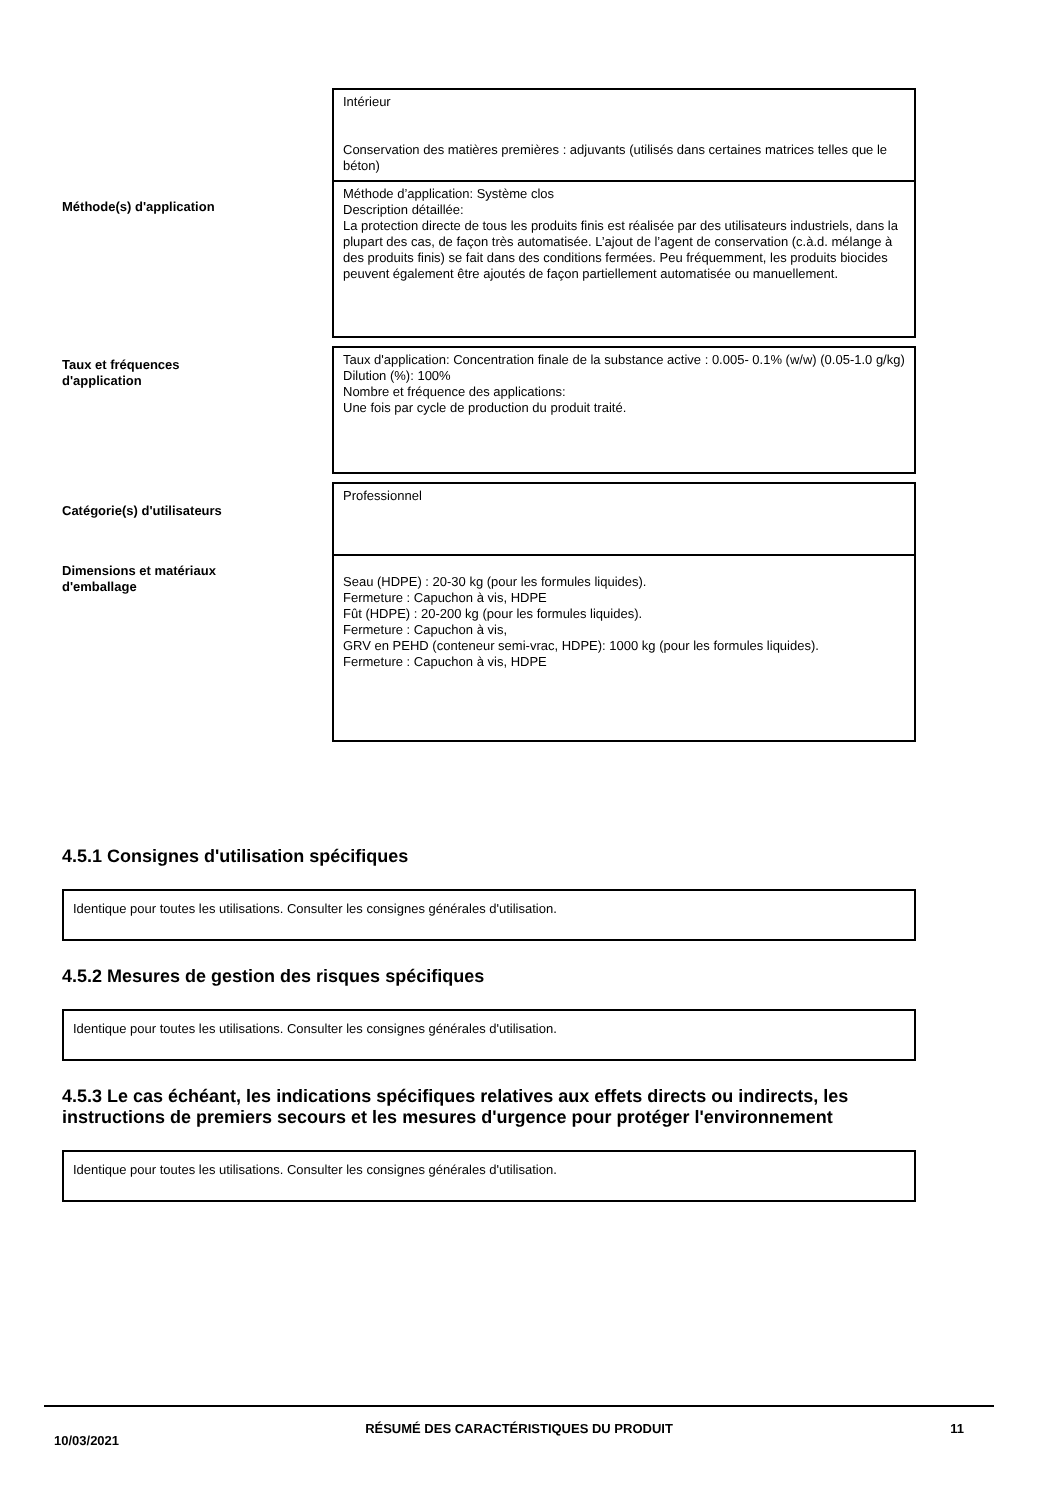| | Intérieur Conservation des matières premières : adjuvants (utilisés dans certaines matrices telles que le béton) |
| Méthode(s) d'application | Méthode d’application: Système clos Description détaillée: La protection directe de tous les produits finis est réalisée par des utilisateurs industriels, dans la plupart des cas, de façon très automatisée. L’ajout de l’agent de conservation (c.à.d. mélange à des produits finis) se fait dans des conditions fermées. Peu fréquemment, les produits biocides peuvent également être ajoutés de façon partiellement automatisée ou manuellement. |
| Taux et fréquences d'application | Taux d'application: Concentration finale de la substance active : 0.005- 0.1% (w/w) (0.05-1.0 g/kg) Dilution (%): 100% Nombre et fréquence des applications: Une fois par cycle de production du produit traité. |
| Catégorie(s) d'utilisateurs | Professionnel |
| Dimensions et matériaux d'emballage | Seau (HDPE) : 20-30 kg (pour les formules liquides). Fermeture : Capuchon à vis, HDPE Fût (HDPE) : 20-200 kg (pour les formules liquides). Fermeture : Capuchon à vis, GRV en PEHD (conteneur semi-vrac, HDPE): 1000 kg (pour les formules liquides). Fermeture : Capuchon à vis, HDPE |
4.5.1 Consignes d'utilisation spécifiques
Identique pour toutes les utilisations. Consulter les consignes générales d'utilisation.
4.5.2 Mesures de gestion des risques spécifiques
Identique pour toutes les utilisations. Consulter les consignes générales d'utilisation.
4.5.3 Le cas échéant, les indications spécifiques relatives aux effets directs ou indirects, les instructions de premiers secours et les mesures d'urgence pour protéger l'environnement
Identique pour toutes les utilisations. Consulter les consignes générales d'utilisation.
10/03/2021
RÉSUMÉ DES CARACTÉRISTIQUES DU PRODUIT 11